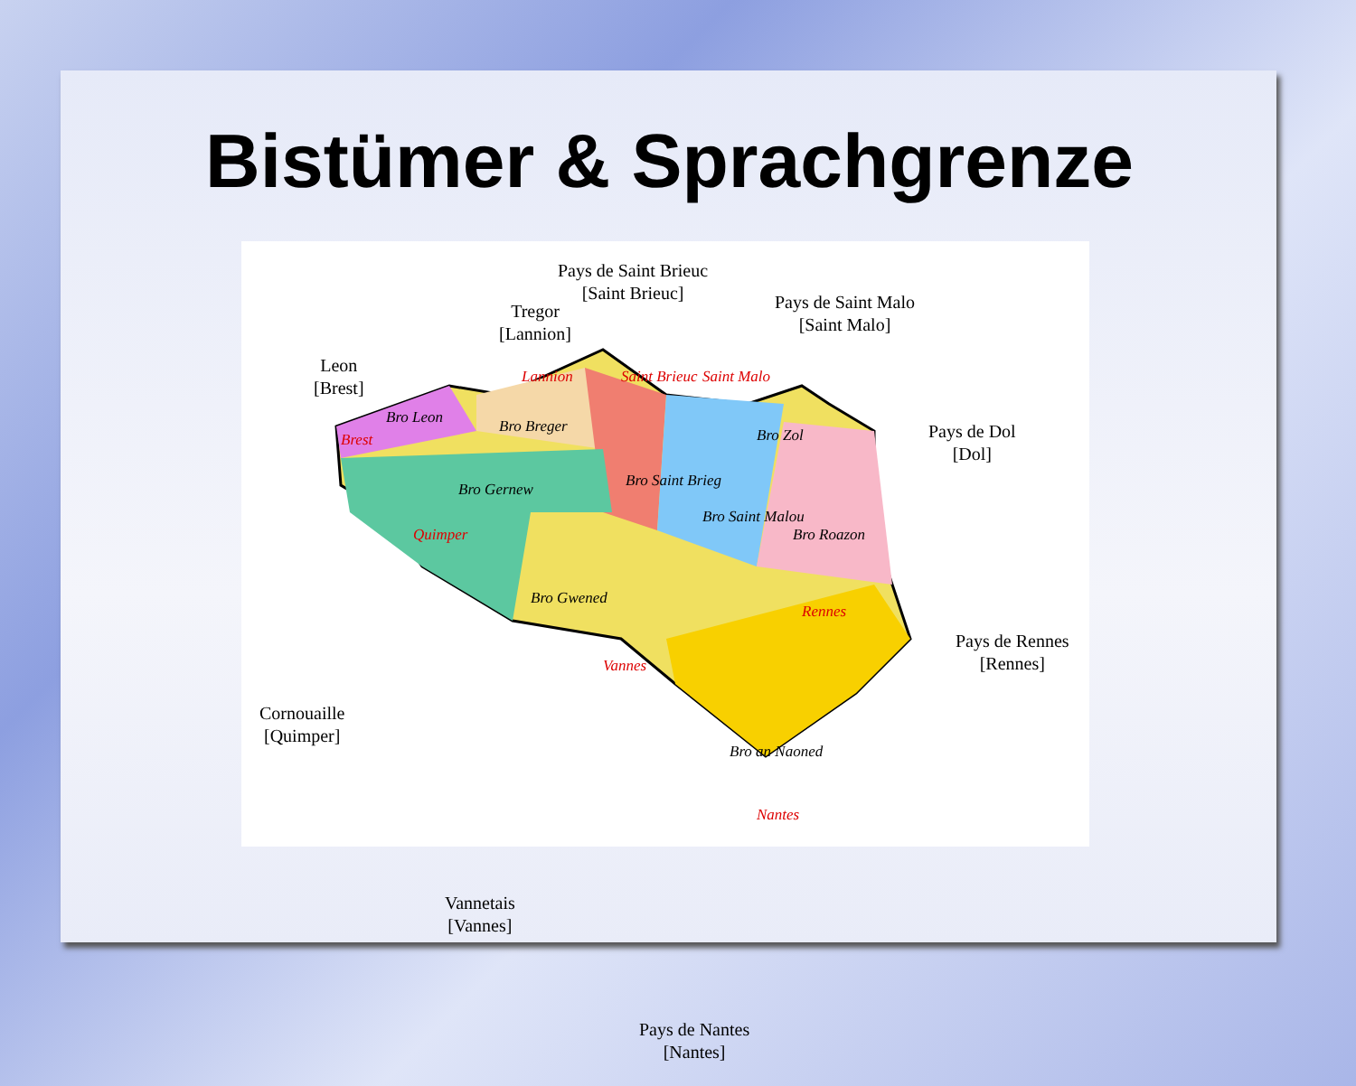Bistümer & Sprachgrenze
Pays de Saint Brieuc
[Saint Brieuc]
Tregor
[Lannion]
Pays de Saint Malo
[Saint Malo]
Leon
[Brest]
Pays de Dol
[Dol]
Pays de Rennes
[Rennes]
Cornouaille
[Quimper]
Vannetais
[Vannes]
Pays de Nantes
[Nantes]
Lannion Saint Brieuc Saint Malo
Brest
Quimper
Rennes
Vannes
Nantes
Bro Leon Bro Breger Bro Zol
Bro Gernew Bro Saint Brieg
Bro Saint Malou
Bro Roazon
Bro Gwened
Bro an Naoned